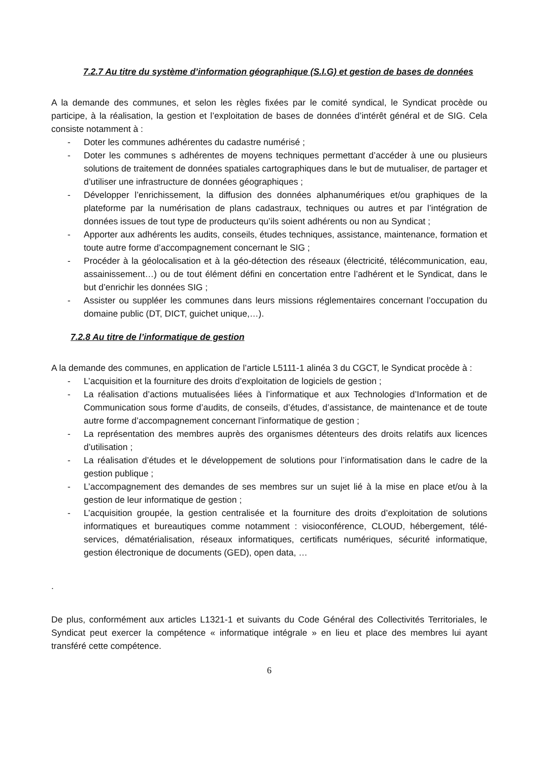7.2.7 Au titre du système d’information géographique (S.I.G) et gestion de bases de données
A la demande des communes, et selon les règles fixées par le comité syndical, le Syndicat procède ou participe, à la réalisation, la gestion et l’exploitation de bases de données d’intérêt général et de SIG. Cela consiste notamment à :
- Doter les communes adhérentes du cadastre numérisé ;
- Doter les communes s adhérentes de moyens techniques permettant d’accéder à une ou plusieurs solutions de traitement de données spatiales cartographiques dans le but de mutualiser, de partager et d’utiliser une infrastructure de données géographiques ;
- Développer l’enrichissement, la diffusion des données alphanumériques et/ou graphiques de la plateforme par la numérisation de plans cadastraux, techniques ou autres et par l’intégration de données issues de tout type de producteurs qu’ils soient adhérents ou non au Syndicat ;
- Apporter aux adhérents les audits, conseils, études techniques, assistance, maintenance, formation et toute autre forme d’accompagnement concernant le SIG ;
- Procéder à la géolocalisation et à la géo-détection des réseaux (électricité, télécommunication, eau, assainissement…) ou de tout élément défini en concertation entre l’adhérent et le Syndicat, dans le but d’enrichir les données SIG ;
- Assister ou suppléer les communes dans leurs missions réglementaires concernant l’occupation du domaine public (DT, DICT, guichet unique,…).
7.2.8 Au titre de l’informatique de gestion
A la demande des communes, en application de l’article L5111-1 alinéa 3 du CGCT, le Syndicat procède à :
- L’acquisition et la fourniture des droits d’exploitation de logiciels de gestion ;
- La réalisation d’actions mutualisées liées à l’informatique et aux Technologies d’Information et de Communication sous forme d’audits, de conseils, d’études, d’assistance, de maintenance et de toute autre forme d’accompagnement concernant l’informatique de gestion ;
- La représentation des membres auprès des organismes détenteurs des droits relatifs aux licences d’utilisation ;
- La réalisation d’études et le développement de solutions pour l’informatisation dans le cadre de la gestion publique ;
- L’accompagnement des demandes de ses membres sur un sujet lié à la mise en place et/ou à la gestion de leur informatique de gestion ;
- L’acquisition groupée, la gestion centralisée et la fourniture des droits d’exploitation de solutions informatiques et bureautiques comme notamment : visioconférence, CLOUD, hébergement, télé-services, dématérialisation, réseaux informatiques, certificats numériques, sécurité informatique, gestion électronique de documents (GED), open data, …
.
De plus, conformément aux articles L1321-1 et suivants du Code Général des Collectivités Territoriales, le Syndicat peut exercer la compétence « informatique intégrale » en lieu et place des membres lui ayant transféré cette compétence.
6